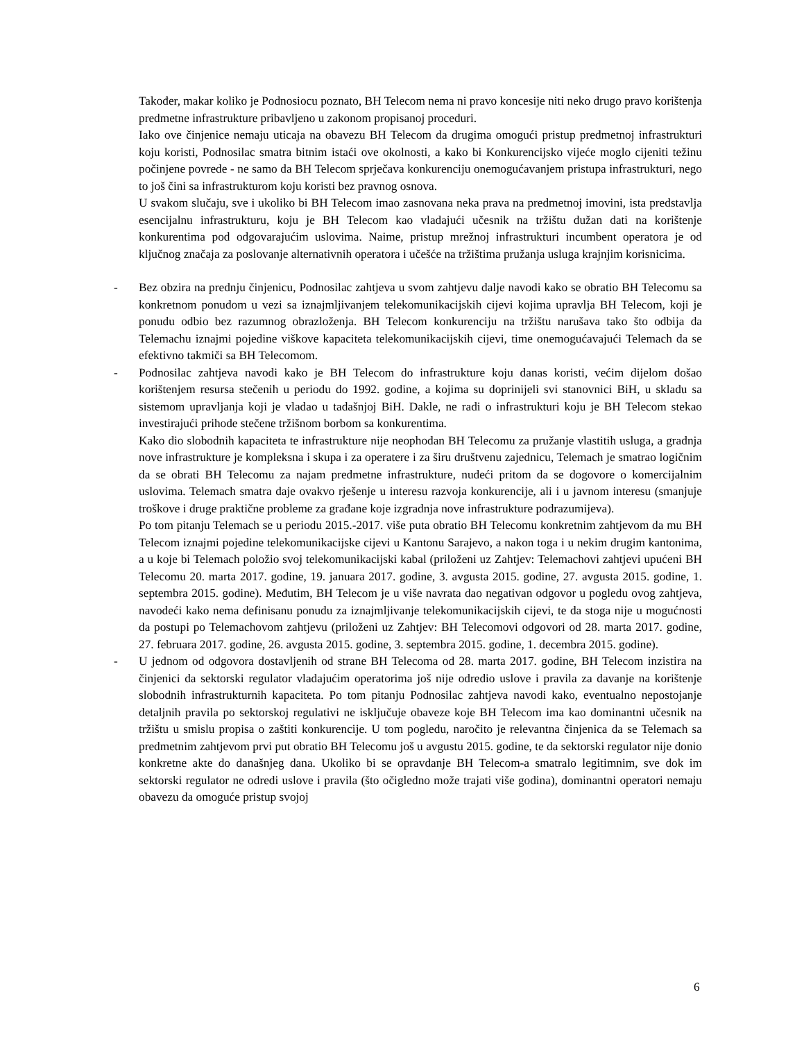Također, makar koliko je Podnosiocu poznato, BH Telecom nema ni pravo koncesije niti neko drugo pravo korištenja predmetne infrastrukture pribavljeno u zakonom propisanoj proceduri.
Iako ove činjenice nemaju uticaja na obavezu BH Telecom da drugima omogući pristup predmetnoj infrastrukturi koju koristi, Podnosilac smatra bitnim istaći ove okolnosti, a kako bi Konkurencijsko vijeće moglo cijeniti težinu počinjene povrede - ne samo da BH Telecom sprječava konkurenciju onemogućavanjem pristupa infrastrukturi, nego to još čini sa infrastrukturom koju koristi bez pravnog osnova.
U svakom slučaju, sve i ukoliko bi BH Telecom imao zasnovana neka prava na predmetnoj imovini, ista predstavlja esencijalnu infrastrukturu, koju je BH Telecom kao vladajući učesnik na tržištu dužan dati na korištenje konkurentima pod odgovarajućim uslovima. Naime, pristup mrežnoj infrastrukturi incumbent operatora je od ključnog značaja za poslovanje alternativnih operatora i učešće na tržištima pružanja usluga krajnjim korisnicima.
- Bez obzira na prednju činjenicu, Podnosilac zahtjeva u svom zahtjevu dalje navodi kako se obratio BH Telecomu sa konkretnom ponudom u vezi sa iznajmljivanjem telekomunikacijskih cijevi kojima upravlja BH Telecom, koji je ponudu odbio bez razumnog obrazloženja. BH Telecom konkurenciju na tržištu narušava tako što odbija da Telemachu iznajmi pojedine viškove kapaciteta telekomunikacijskih cijevi, time onemogućavajući Telemach da se efektivno takmiči sa BH Telecomom.
- Podnosilac zahtjeva navodi kako je BH Telecom do infrastrukture koju danas koristi, većim dijelom došao korištenjem resursa stečenih u periodu do 1992. godine, a kojima su doprinijeli svi stanovnici BiH, u skladu sa sistemom upravljanja koji je vladao u tadašnjoj BiH. Dakle, ne radi o infrastrukturi koju je BH Telecom stekao investirajući prihode stečene tržišnom borbom sa konkurentima.
Kako dio slobodnih kapaciteta te infrastrukture nije neophodan BH Telecomu za pružanje vlastitih usluga, a gradnja nove infrastrukture je kompleksna i skupa i za operatere i za širu društvenu zajednicu, Telemach je smatrao logičnim da se obrati BH Telecomu za najam predmetne infrastrukture, nudeći pritom da se dogovore o komercijalnim uslovima. Telemach smatra daje ovakvo rješenje u interesu razvoja konkurencije, ali i u javnom interesu (smanjuje troškove i druge praktične probleme za građane koje izgradnja nove infrastrukture podrazumijeva).
Po tom pitanju Telemach se u periodu 2015.-2017. više puta obratio BH Telecomu konkretnim zahtjevom da mu BH Telecom iznajmi pojedine telekomunikacijske cijevi u Kantonu Sarajevo, a nakon toga i u nekim drugim kantonima, a u koje bi Telemach položio svoj telekomunikacijski kabal (priloženi uz Zahtjev: Telemachovi zahtjevi upućeni BH Telecomu 20. marta 2017. godine, 19. januara 2017. godine, 3. avgusta 2015. godine, 27. avgusta 2015. godine, 1. septembra 2015. godine). Međutim, BH Telecom je u više navrata dao negativan odgovor u pogledu ovog zahtjeva, navodeći kako nema definisanu ponudu za iznajmljivanje telekomunikacijskih cijevi, te da stoga nije u mogućnosti da postupi po Telemachovom zahtjevu (priloženi uz Zahtjev: BH Telecomovi odgovori od 28. marta 2017. godine, 27. februara 2017. godine, 26. avgusta 2015. godine, 3. septembra 2015. godine, 1. decembra 2015. godine).
- U jednom od odgovora dostavljenih od strane BH Telecoma od 28. marta 2017. godine, BH Telecom inzistira na činjenici da sektorski regulator vladajućim operatorima još nije odredio uslove i pravila za davanje na korištenje slobodnih infrastrukturnih kapaciteta. Po tom pitanju Podnosilac zahtjeva navodi kako, eventualno nepostojanje detaljnih pravila po sektorskoj regulativi ne isključuje obaveze koje BH Telecom ima kao dominantni učesnik na tržištu u smislu propisa o zaštiti konkurencije. U tom pogledu, naročito je relevantna činjenica da se Telemach sa predmetnim zahtjevom prvi put obratio BH Telecomu još u avgustu 2015. godine, te da sektorski regulator nije donio konkretne akte do današnjeg dana. Ukoliko bi se opravdanje BH Telecom-a smatralo legitimnim, sve dok im sektorski regulator ne odredi uslove i pravila (što očigledno može trajati više godina), dominantni operatori nemaju obavezu da omoguće pristup svojoj
6